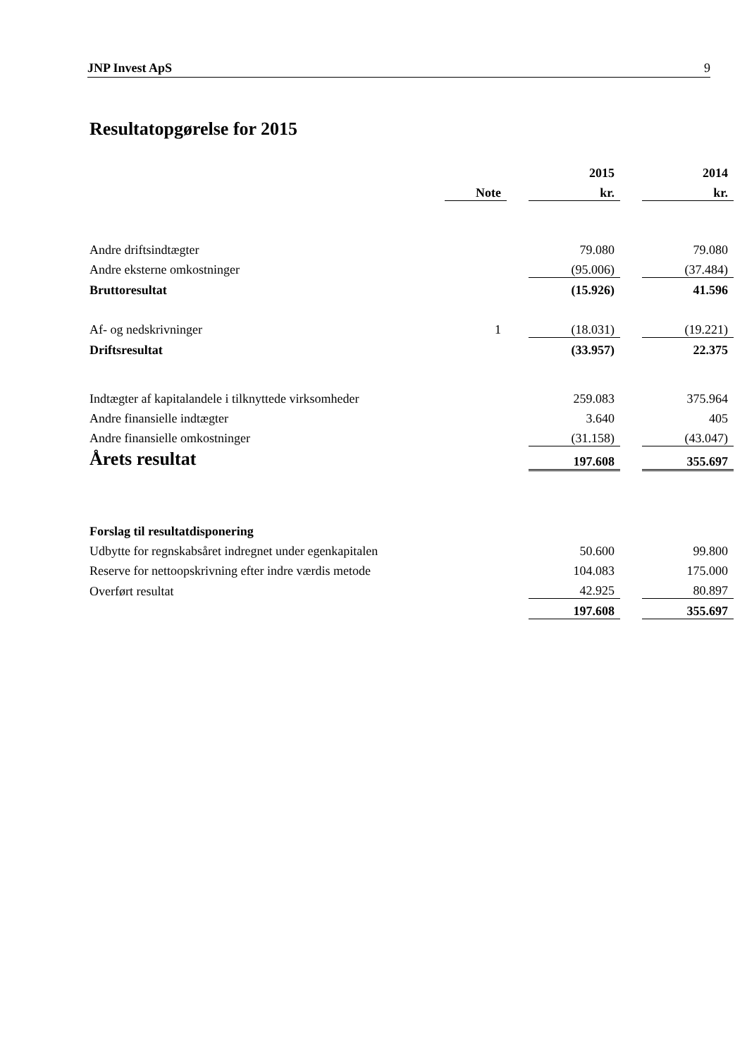JNP Invest ApS 9
Resultatopgørelse for 2015
| | | | | 2015 | | 2014 |
| | | Note | | kr. | | kr. |
| Andre driftsindtægter | | | | 79.080 | | 79.080 |
| Andre eksterne omkostninger | | | | (95.006) | | (37.484) |
| Bruttoresultat | | | | (15.926) | | 41.596 |
| Af- og nedskrivninger | | 1 | | (18.031) | | (19.221) |
| Driftsresultat | | | | (33.957) | | 22.375 |
| Indtægter af kapitalandele i tilknyttede virksomheder | | | | 259.083 | | 375.964 |
| Andre finansielle indtægter | | | | 3.640 | | 405 |
| Andre finansielle omkostninger | | | | (31.158) | | (43.047) |
| Årets resultat | | | | 197.608 | | 355.697 |
| Forslag til resultatdisponering | | | | | | |
| Udbytte for regnskabsåret indregnet under egenkapitalen | | | | 50.600 | | 99.800 |
| Reserve for nettoopskrivning efter indre værdis metode | | | | 104.083 | | 175.000 |
| Overført resultat | | | | 42.925 | | 80.897 |
| | | | | 197.608 | | 355.697 |